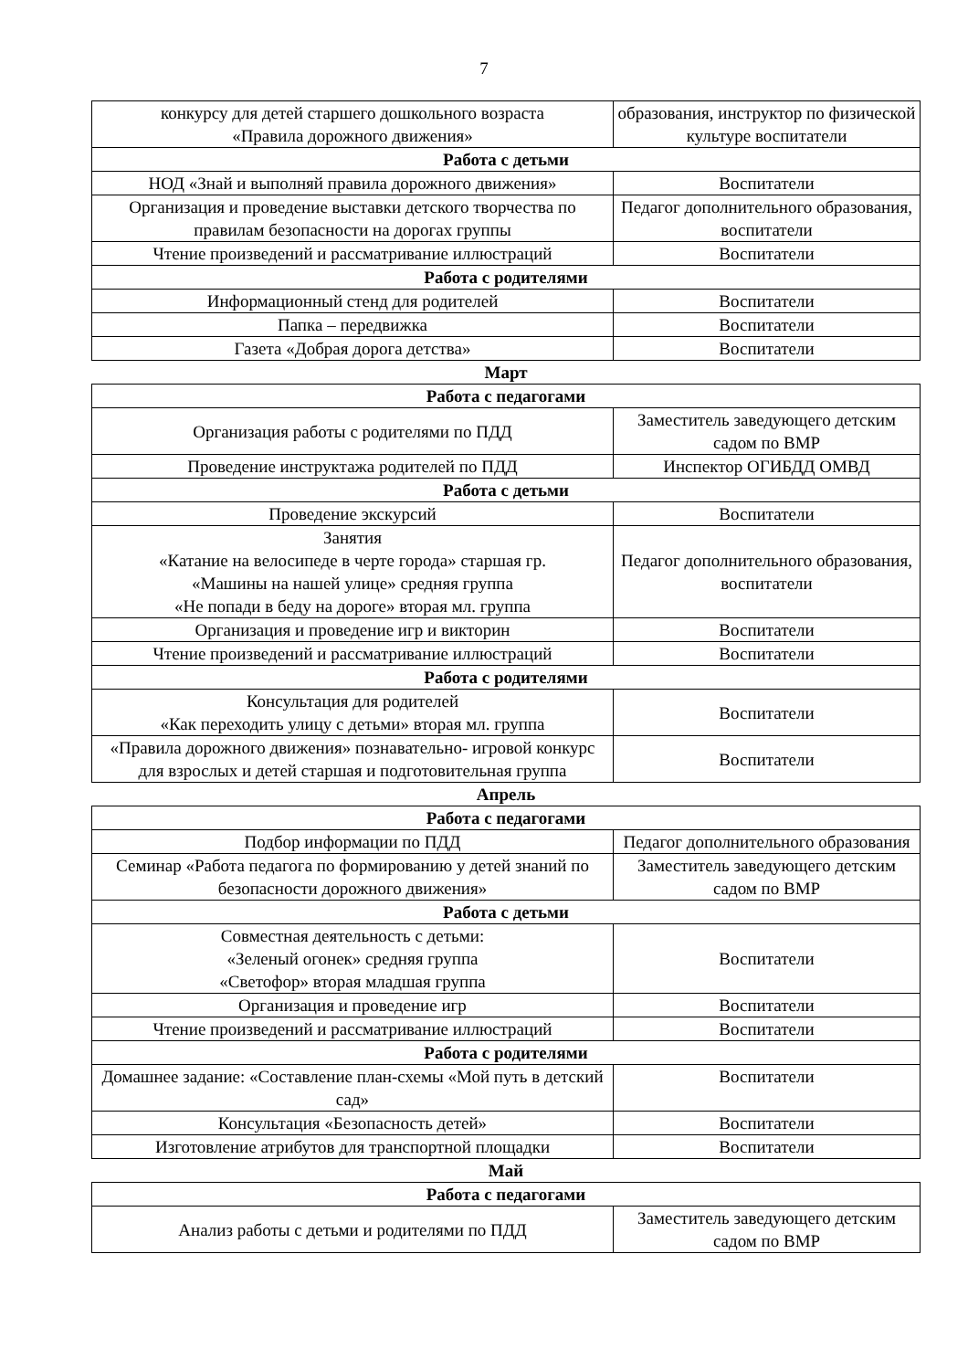7
| конкурсу для детей старшего дошкольного возраста «Правила дорожного движения» | образования, инструктор по физической культуре воспитатели |
| Работа с детьми | |
| НОД «Знай и выполняй правила дорожного движения» | Воспитатели |
| Организация и проведение выставки детского творчества по правилам безопасности на дорогах группы | Педагог дополнительного образования, воспитатели |
| Чтение произведений и рассматривание иллюстраций | Воспитатели |
| Работа с родителями | |
| Информационный стенд для родителей | Воспитатели |
| Папка – передвижка | Воспитатели |
| Газета «Добрая дорога детства» | Воспитатели |
Март
| Работа с педагогами | |
| Организация работы с родителями по ПДД | Заместитель заведующего детским садом по ВМР |
| Проведение инструктажа родителей по ПДД | Инспектор ОГИБДД ОМВД |
| Работа с детьми | |
| Проведение экскурсий | Воспитатели |
| Занятия «Катание на велосипеде в черте города» старшая гр. «Машины на нашей улице» средняя группа «Не попади в беду на дороге» вторая мл. группа | Педагог дополнительного образования, воспитатели |
| Организация и проведение игр и викторин | Воспитатели |
| Чтение произведений и рассматривание иллюстраций | Воспитатели |
| Работа с родителями | |
| Консультация для родителей «Как переходить улицу с детьми» вторая мл. группа | Воспитатели |
| «Правила дорожного движения» познавательно- игровой конкурс для взрослых и детей старшая и подготовительная группа | Воспитатели |
Апрель
| Работа с педагогами | |
| Подбор информации по ПДД | Педагог дополнительного образования |
| Семинар «Работа педагога по формированию у детей знаний по безопасности дорожного движения» | Заместитель заведующего детским садом по ВМР |
| Работа с детьми | |
| Совместная деятельность с детьми: «Зеленый огонек» средняя группа «Светофор» вторая младшая группа | Воспитатели |
| Организация и проведение игр | Воспитатели |
| Чтение произведений и рассматривание иллюстраций | Воспитатели |
| Работа с родителями | |
| Домашнее задание: «Составление план-схемы «Мой путь в детский сад» | Воспитатели |
| Консультация «Безопасность детей» | Воспитатели |
| Изготовление атрибутов для транспортной площадки | Воспитатели |
Май
| Работа с педагогами | |
| Анализ работы с детьми и родителями по ПДД | Заместитель заведующего детским садом по ВМР |